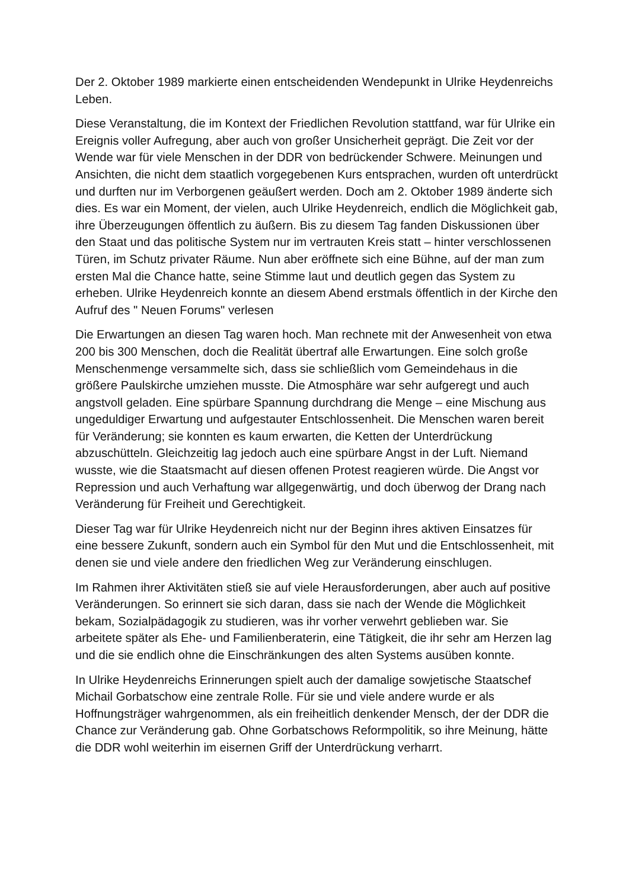Der 2. Oktober 1989 markierte einen entscheidenden Wendepunkt in Ulrike Heydenreichs Leben.
Diese Veranstaltung, die im Kontext der Friedlichen Revolution stattfand, war für Ulrike ein Ereignis voller Aufregung, aber auch von großer Unsicherheit geprägt. Die Zeit vor der Wende war für viele Menschen in der DDR von bedrückender Schwere. Meinungen und Ansichten, die nicht dem staatlich vorgegebenen Kurs entsprachen, wurden oft unterdrückt und durften nur im Verborgenen geäußert werden. Doch am 2. Oktober 1989 änderte sich dies. Es war ein Moment, der vielen, auch Ulrike Heydenreich, endlich die Möglichkeit gab, ihre Überzeugungen öffentlich zu äußern. Bis zu diesem Tag fanden Diskussionen über den Staat und das politische System nur im vertrauten Kreis statt – hinter verschlossenen Türen, im Schutz privater Räume. Nun aber eröffnete sich eine Bühne, auf der man zum ersten Mal die Chance hatte, seine Stimme laut und deutlich gegen das System zu erheben. Ulrike Heydenreich konnte an diesem Abend erstmals öffentlich in der Kirche den Aufruf des " Neuen Forums" verlesen
Die Erwartungen an diesen Tag waren hoch. Man rechnete mit der Anwesenheit von etwa 200 bis 300 Menschen, doch die Realität übertraf alle Erwartungen. Eine solch große Menschenmenge versammelte sich, dass sie schließlich vom Gemeindehaus in die größere Paulskirche umziehen musste. Die Atmosphäre war sehr aufgeregt und auch angstvoll geladen. Eine spürbare Spannung durchdrang die Menge – eine Mischung aus ungeduldiger Erwartung und aufgestauter Entschlossenheit. Die Menschen waren bereit für Veränderung; sie konnten es kaum erwarten, die Ketten der Unterdrückung abzuschütteln. Gleichzeitig lag jedoch auch eine spürbare Angst in der Luft. Niemand wusste, wie die Staatsmacht auf diesen offenen Protest reagieren würde. Die Angst vor Repression und auch Verhaftung war allgegenwärtig, und doch überwog der Drang nach Veränderung für Freiheit und Gerechtigkeit.
Dieser Tag war für Ulrike Heydenreich nicht nur der Beginn ihres aktiven Einsatzes für eine bessere Zukunft, sondern auch ein Symbol für den Mut und die Entschlossenheit, mit denen sie und viele andere den friedlichen Weg zur Veränderung einschlugen.
Im Rahmen ihrer Aktivitäten stieß sie auf viele Herausforderungen, aber auch auf positive Veränderungen. So erinnert sie sich daran, dass sie nach der Wende die Möglichkeit bekam, Sozialpädagogik zu studieren, was ihr vorher verwehrt geblieben war. Sie arbeitete später als Ehe- und Familienberaterin, eine Tätigkeit, die ihr sehr am Herzen lag und die sie endlich ohne die Einschränkungen des alten Systems ausüben konnte.
In Ulrike Heydenreichs Erinnerungen spielt auch der damalige sowjetische Staatschef Michail Gorbatschow eine zentrale Rolle. Für sie und viele andere wurde er als Hoffnungsträger wahrgenommen, als ein freiheitlich denkender Mensch, der der DDR die Chance zur Veränderung gab. Ohne Gorbatschows Reformpolitik, so ihre Meinung, hätte die DDR wohl weiterhin im eisernen Griff der Unterdrückung verharrt.